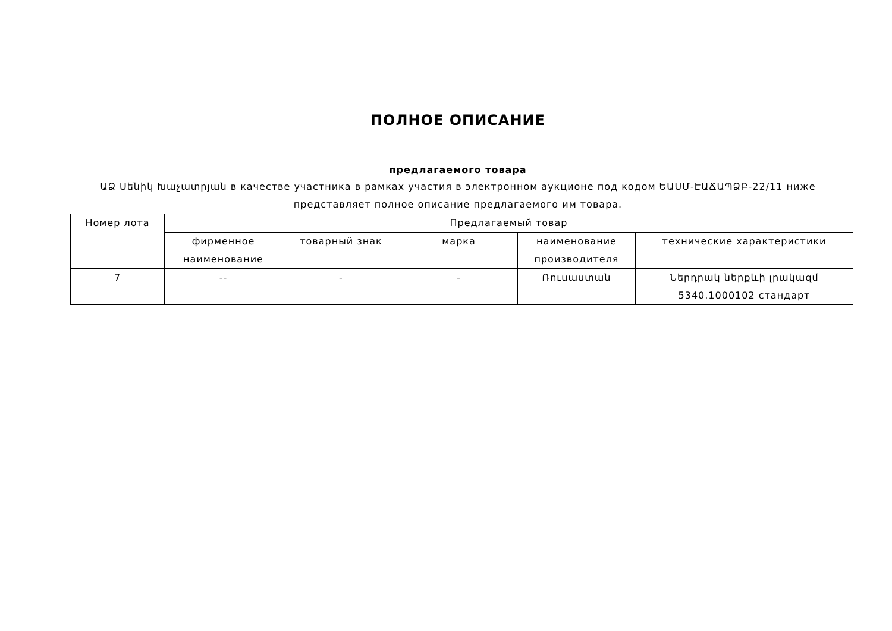ПОЛНОЕ ОПИСАНИЕ
предлагаемого товара
ԱՁ Սենիկ Խաչատրյան в качестве участника в рамках участия в электронном аукционе под кодом ԵԱՍՄ-ԷԱՃԱՊՁԲ-22/11 ниже представляет полное описание предлагаемого им товара.
| Номер лота | Предлагаемый товар | | | | |
| --- | --- | --- | --- | --- | --- |
| | фирменное наименование | товарный знак | марка | наименование производителя | технические характеристики |
| 7 | -- | - | - | Ռուսաստան | Ներդրակ ներքևի լրակազմ 5340.1000102 стандарт |